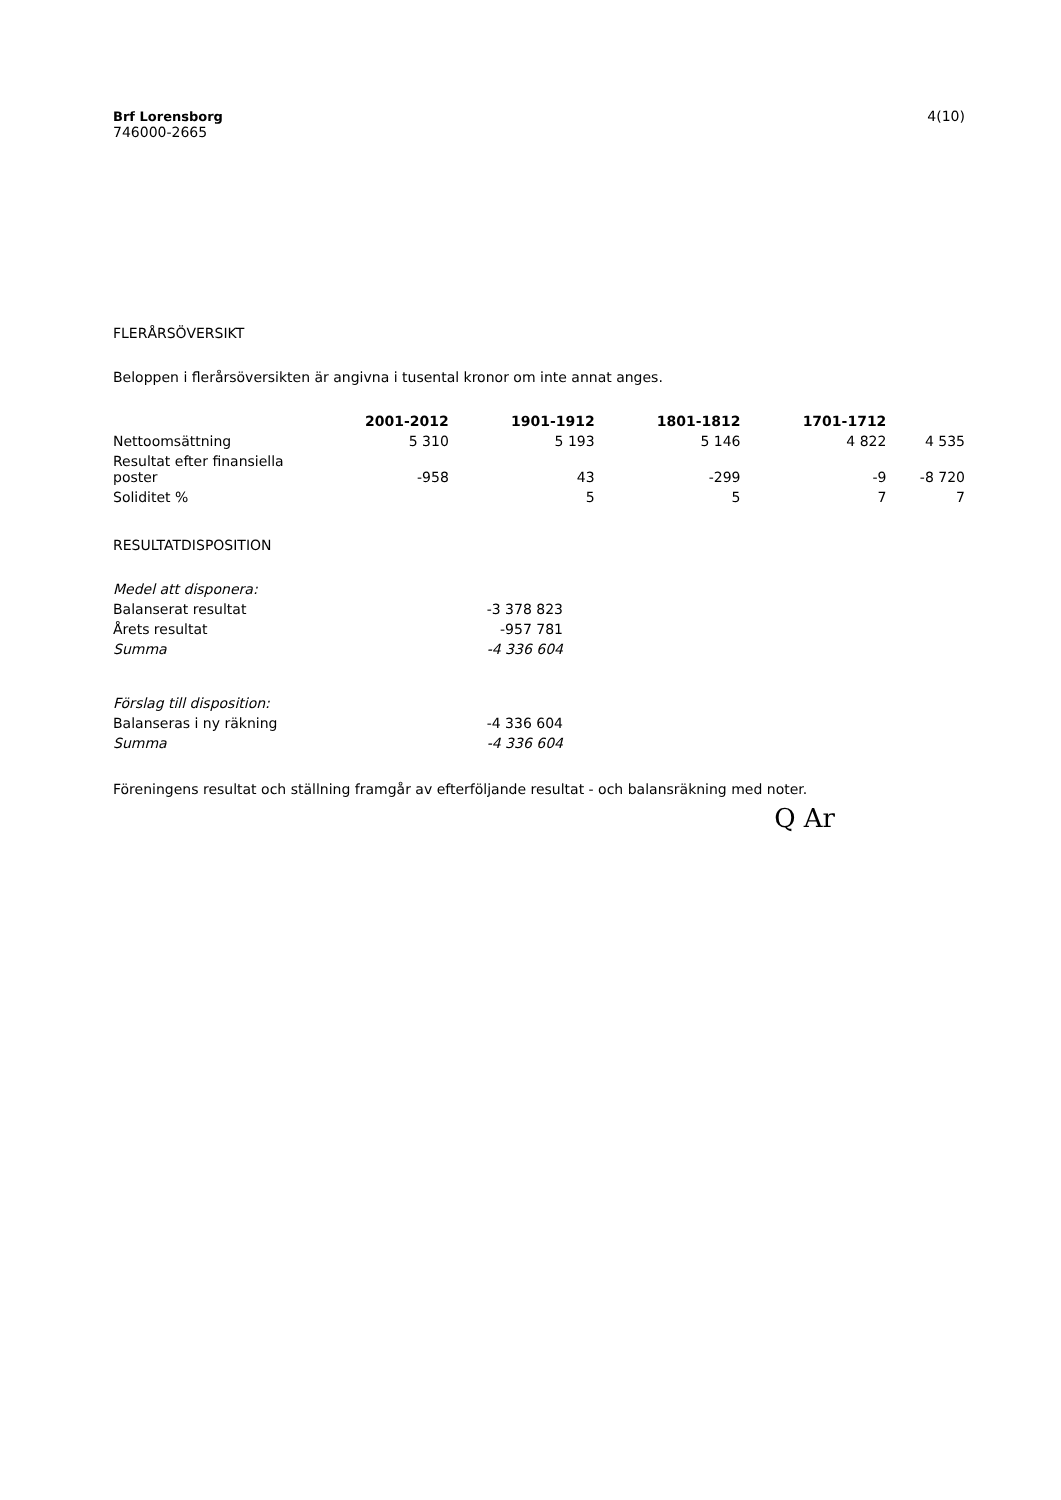Brf Lorensborg
746000-2665
4(10)
FLERÅRSÖVERSIKT
Beloppen i flerårsöversikten är angivna i tusental kronor om inte annat anges.
| | 2001-2012 | 1901-1912 | 1801-1812 | 1701-1712 | |
| --- | --- | --- | --- | --- | --- |
| Nettoomsättning | 5 310 | 5 193 | 5 146 | 4 822 | 4 535 |
| Resultat efter finansiella poster | -958 | 43 | -299 | -9 | -8 720 |
| Soliditet % | | 5 | 5 | 7 | 7 |
RESULTATDISPOSITION
| Medel att disponera: | |
| Balanserat resultat | -3 378 823 |
| Årets resultat | -957 781 |
| Summa | -4 336 604 |
| Förslag till disposition: | |
| Balanseras i ny räkning | -4 336 604 |
| Summa | -4 336 604 |
Föreningens resultat och ställning framgår av efterföljande resultat - och balansräkning med noter.
Q Ar